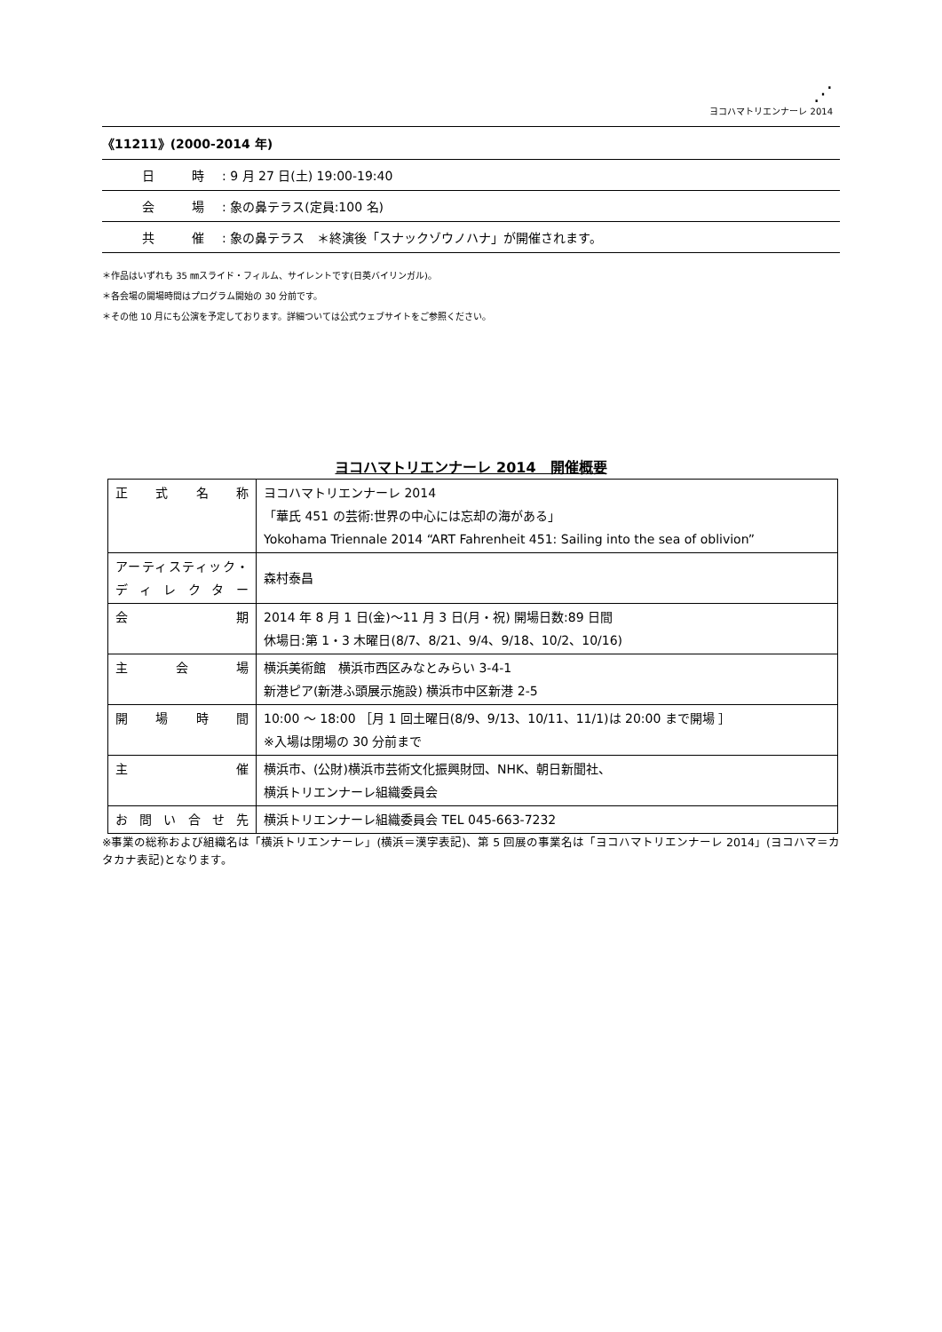⋰
ヨコハマトリエンナーレ 2014
《11211》(2000-2014 年)
| | 日 時 | : 9 月 27 日(土) 19:00-19:40 |
| | 会 場 | : 象の鼻テラス(定員:100 名) |
| | 共 催 | : 象の鼻テラス ＊終演後「スナックゾウノハナ」が開催されます。 |
＊作品はいずれも 35 ㎜スライド・フィルム、サイレントです(日英バイリンガル)。
＊各会場の開場時間はプログラム開始の 30 分前です。
＊その他 10 月にも公演を予定しております。詳細ついては公式ウェブサイトをご参照ください。
ヨコハマトリエンナーレ 2014　開催概要
| 正式名称 | ヨコハマトリエンナーレ 2014 「華氏 451 の芸術:世界の中心には忘却の海がある」 Yokohama Triennale 2014 “ART Fahrenheit 451: Sailing into the sea of oblivion” |
| アーティスティック・ディレクター | 森村泰昌 |
| 会期 | 2014 年 8 月 1 日(金)～11 月 3 日(月・祝) 開場日数:89 日間 休場日:第 1・3 木曜日(8/7、8/21、9/4、9/18、10/2、10/16) |
| 主会場 | 横浜美術館 横浜市西区みなとみらい 3-4-1 新港ピア(新港ふ頭展示施設) 横浜市中区新港 2-5 |
| 開場時間 | 10:00 ～ 18:00 ［月 1 回土曜日(8/9、9/13、10/11、11/1)は 20:00 まで開場 ］ ※入場は閉場の 30 分前まで |
| 主催 | 横浜市、(公財)横浜市芸術文化振興財団、NHK、朝日新聞社、 横浜トリエンナーレ組織委員会 |
| お問い合せ先 | 横浜トリエンナーレ組織委員会 TEL 045-663-7232 |
※事業の総称および組織名は「横浜トリエンナーレ」(横浜＝漢字表記)、第 5 回展の事業名は「ヨコハマトリエンナーレ 2014」(ヨコハマ＝カタカナ表記)となります。